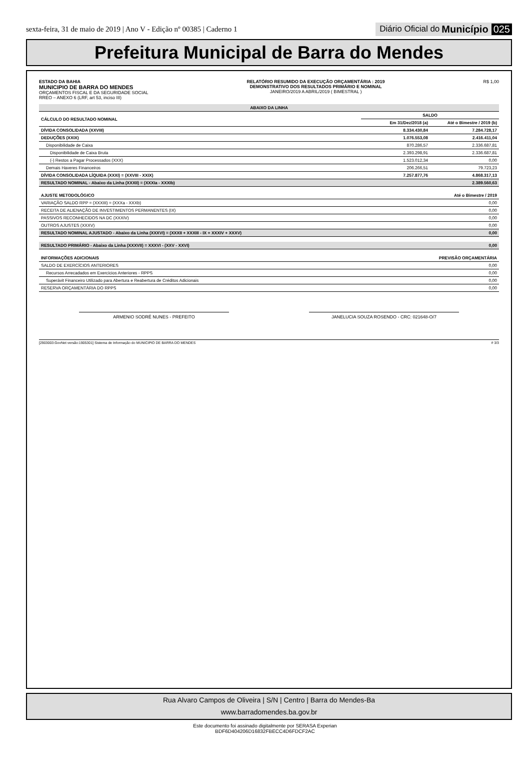sexta-feira, 31 de maio de 2019 | Ano V - Edição nº 00385 | Caderno 1 Diário Oficial do Município 025
Prefeitura Municipal de Barra do Mendes
ESTADO DA BAHIA
MUNICIPIO DE BARRA DO MENDES
ORÇAMENTOS FISCAL E DA SEGURIDADE SOCIAL
RREO – ANEXO 6 (LRF, art 53, inciso III)
RELATÓRIO RESUMIDO DA EXECUÇÃO ORÇAMENTÁRIA : 2019
DEMONSTRATIVO DOS RESULTADOS PRIMÁRIO E NOMINAL
JANEIRO/2019 A ABRIL/2019 ( BIMESTRAL )
R$ 1,00
| ABAIXO DA LINHA | | |
| --- | --- | --- |
| CÁLCULO DO RESULTADO NOMINAL | SALDO | |
| | Em 31/Dez/2018 (a) | Até o Bimestre / 2019 (b) |
| DÍVIDA CONSOLIDADA (XXVIII) | 8.334.430,84 | 7.284.728,17 |
| DEDUÇÕES (XXIX) | 1.076.553,08 | 2.416.411,04 |
| Disponibilidade de Caixa | 870.286,57 | 2.336.687,81 |
| Disponibilidade de Caixa Bruta | 2.393.298,91 | 2.336.687,81 |
| (-) Restos a Pagar Processados (XXX) | 1.523.012,34 | 0,00 |
| Demais Haveres Financeiros | 206.266,51 | 79.723,23 |
| DÍVIDA CONSOLIDADA LÍQUIDA (XXXI) = (XXVIII - XXIX) | 7.257.877,76 | 4.868.317,13 |
| RESULTADO NOMINAL - Abaixo da Linha (XXXII) = (XXXIa - XXXIb) | | 2.389.560,63 |
| AJUSTE METODOLÓGICO | Até o Bimestre / 2019 |
| --- | --- |
| VARIAÇÃO SALDO RPP = (XXXIII) = (XXXa - XXXb) | 0,00 |
| RECEITA DE ALIENAÇÃO DE INVESTIMENTOS PERMANENTES (IX) | 0,00 |
| PASSIVOS RECONHECIDOS NA DC (XXXIV) | 0,00 |
| OUTROS AJUSTES (XXXV) | 0,00 |
| RESULTADO NOMINAL AJUSTADO - Abaixo da Linha (XXXVI) = (XXXII + XXXIII - IX + XXXIV + XXXV) | 0,00 |
| RESULTADO PRIMÁRIO - Abaixo da Linha (XXXVII) = XXXVI - (XXV - XXVI) | 0,00 |
| INFORMAÇÕES ADICIONAIS | PREVISÃO ORÇAMENTÁRIA |
| --- | --- |
| SALDO DE EXERCÍCIOS ANTERIORES | 0,00 |
| Recursos Arrecadados em Exercícios Anteriores - RPPS | 0,00 |
| Superávit Financeiro Utilizado para Abertura e Reabertura de Créditos Adicionais | 0,00 |
| RESERVA ORÇAMENTÁRIA DO RPPS | 0,00 |
ARMENIO SODRÉ NUNES - PREFEITO JANELUCIA SOUZA ROSENDO - CRC: 021648-O/7
[2903003:GovNet versão:1905301] Sistema de Informação do MUNICIPIO DE BARRA DO MENDES # 3/3
Rua Alvaro Campos de Oliveira | S/N | Centro | Barra do Mendes-Ba
www.barradomendes.ba.gov.br
Este documento foi assinado digitalmente por SERASA Experian
BDF6D404206D16832FBECC4D6FDCF2AC